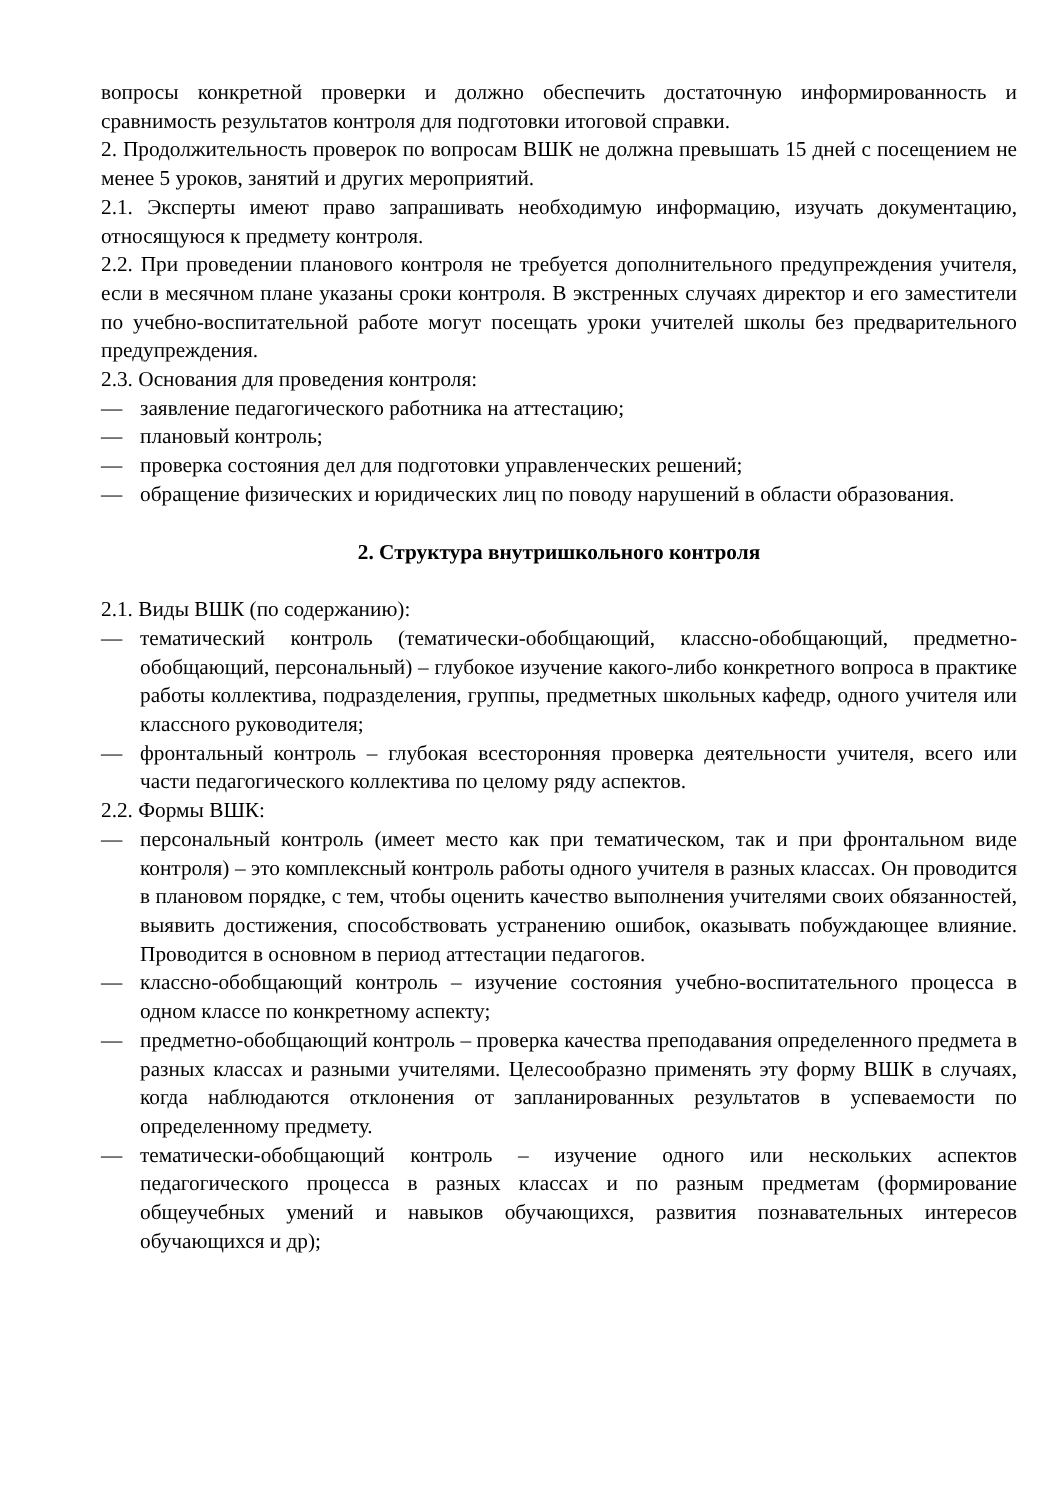вопросы конкретной проверки и должно обеспечить достаточную информированность и сравнимость результатов контроля для подготовки итоговой справки.
2. Продолжительность проверок по вопросам ВШК не должна превышать 15 дней с посещением не менее 5 уроков, занятий и других мероприятий.
2.1. Эксперты имеют право запрашивать необходимую информацию, изучать документацию, относящуюся к предмету контроля.
2.2. При проведении планового контроля не требуется дополнительного предупреждения учителя, если в месячном плане указаны сроки контроля. В экстренных случаях директор и его заместители по учебно-воспитательной работе могут посещать уроки учителей школы без предварительного предупреждения.
2.3. Основания для проведения контроля:
— заявление педагогического работника на аттестацию;
— плановый контроль;
— проверка состояния дел для подготовки управленческих решений;
— обращение физических и юридических лиц по поводу нарушений в области образования.
2. Структура внутришкольного контроля
2.1. Виды ВШК (по содержанию):
— тематический контроль (тематически-обобщающий, классно-обобщающий, предметно-обобщающий, персональный) – глубокое изучение какого-либо конкретного вопроса в практике работы коллектива, подразделения, группы, предметных школьных кафедр, одного учителя или классного руководителя;
— фронтальный контроль – глубокая всесторонняя проверка деятельности учителя, всего или части педагогического коллектива по целому ряду аспектов.
2.2. Формы ВШК:
— персональный контроль (имеет место как при тематическом, так и при фронтальном виде контроля) – это комплексный контроль работы одного учителя в разных классах. Он проводится в плановом порядке, с тем, чтобы оценить качество выполнения учителями своих обязанностей, выявить достижения, способствовать устранению ошибок, оказывать побуждающее влияние. Проводится в основном в период аттестации педагогов.
— классно-обобщающий контроль – изучение состояния учебно-воспитательного процесса в одном классе по конкретному аспекту;
— предметно-обобщающий контроль – проверка качества преподавания определенного предмета в разных классах и разными учителями. Целесообразно применять эту форму ВШК в случаях, когда наблюдаются отклонения от запланированных результатов в успеваемости по определенному предмету.
— тематически-обобщающий контроль – изучение одного или нескольких аспектов педагогического процесса в разных классах и по разным предметам (формирование общеучебных умений и навыков обучающихся, развития познавательных интересов обучающихся и др);